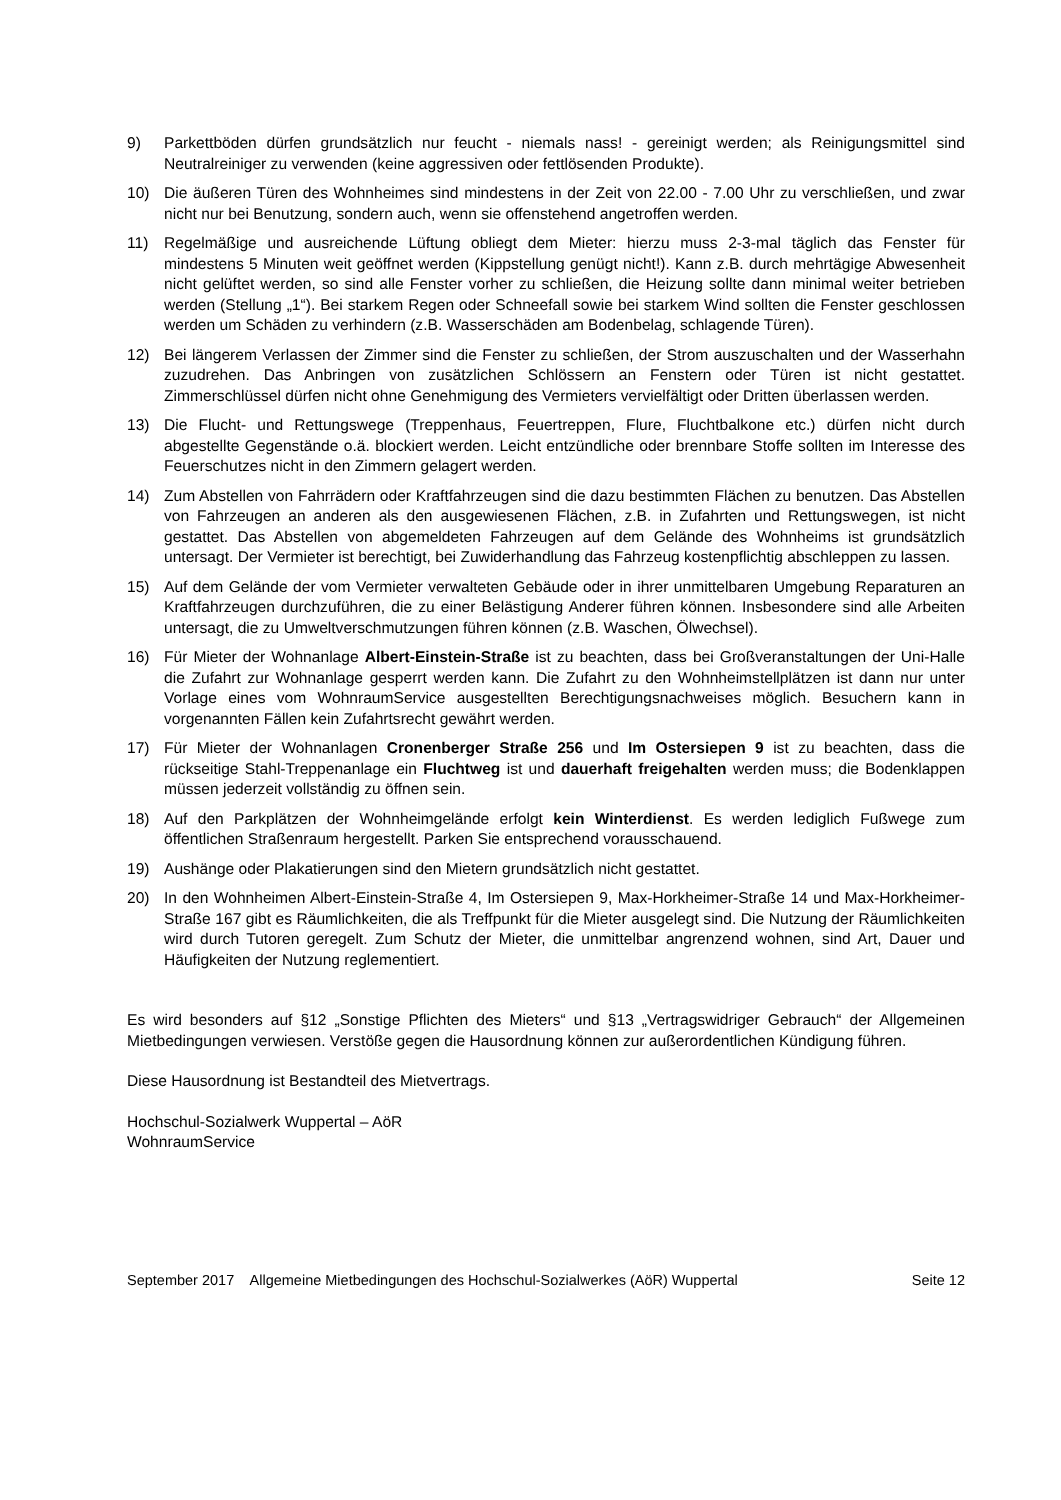9) Parkettböden dürfen grundsätzlich nur feucht - niemals nass! - gereinigt werden; als Reinigungsmittel sind Neutralreiniger zu verwenden (keine aggressiven oder fettlösenden Produkte).
10) Die äußeren Türen des Wohnheimes sind mindestens in der Zeit von 22.00 - 7.00 Uhr zu verschließen, und zwar nicht nur bei Benutzung, sondern auch, wenn sie offenstehend angetroffen werden.
11) Regelmäßige und ausreichende Lüftung obliegt dem Mieter: hierzu muss 2-3-mal täglich das Fenster für mindestens 5 Minuten weit geöffnet werden (Kippstellung genügt nicht!). Kann z.B. durch mehrtägige Abwesenheit nicht gelüftet werden, so sind alle Fenster vorher zu schließen, die Heizung sollte dann minimal weiter betrieben werden (Stellung „1“). Bei starkem Regen oder Schneefall sowie bei starkem Wind sollten die Fenster geschlossen werden um Schäden zu verhindern (z.B. Wasserschäden am Bodenbelag, schlagende Türen).
12) Bei längerem Verlassen der Zimmer sind die Fenster zu schließen, der Strom auszuschalten und der Wasserhahn zuzudrehen. Das Anbringen von zusätzlichen Schlössern an Fenstern oder Türen ist nicht gestattet. Zimmerschlüssel dürfen nicht ohne Genehmigung des Vermieters vervielfältigt oder Dritten überlassen werden.
13) Die Flucht- und Rettungswege (Treppenhaus, Feuertreppen, Flure, Fluchtbalkone etc.) dürfen nicht durch abgestellte Gegenstände o.ä. blockiert werden. Leicht entzündliche oder brennbare Stoffe sollten im Interesse des Feuerschutzes nicht in den Zimmern gelagert werden.
14) Zum Abstellen von Fahrrädern oder Kraftfahrzeugen sind die dazu bestimmten Flächen zu benutzen. Das Abstellen von Fahrzeugen an anderen als den ausgewiesenen Flächen, z.B. in Zufahrten und Rettungswegen, ist nicht gestattet. Das Abstellen von abgemeldeten Fahrzeugen auf dem Gelände des Wohnheims ist grundsätzlich untersagt. Der Vermieter ist berechtigt, bei Zuwiderhandlung das Fahrzeug kostenpflichtig abschleppen zu lassen.
15) Auf dem Gelände der vom Vermieter verwalteten Gebäude oder in ihrer unmittelbaren Umgebung Reparaturen an Kraftfahrzeugen durchzuführen, die zu einer Belästigung Anderer führen können. Insbesondere sind alle Arbeiten untersagt, die zu Umweltverschmutzungen führen können (z.B. Waschen, Ölwechsel).
16) Für Mieter der Wohnanlage Albert-Einstein-Straße ist zu beachten, dass bei Großveranstaltungen der Uni-Halle die Zufahrt zur Wohnanlage gesperrt werden kann. Die Zufahrt zu den Wohnheimstellplätzen ist dann nur unter Vorlage eines vom WohnraumService ausgestellten Berechtigungsnachweises möglich. Besuchern kann in vorgenannten Fällen kein Zufahrtsrecht gewährt werden.
17) Für Mieter der Wohnanlagen Cronenberger Straße 256 und Im Ostersiepen 9 ist zu beachten, dass die rückseitige Stahl-Treppenanlage ein Fluchtweg ist und dauerhaft freigehalten werden muss; die Bodenklappen müssen jederzeit vollständig zu öffnen sein.
18) Auf den Parkplätzen der Wohnheimgelände erfolgt kein Winterdienst. Es werden lediglich Fußwege zum öffentlichen Straßenraum hergestellt. Parken Sie entsprechend vorausschauend.
19) Aushänge oder Plakatierungen sind den Mietern grundsätzlich nicht gestattet.
20) In den Wohnheimen Albert-Einstein-Straße 4, Im Ostersiepen 9, Max-Horkheimer-Straße 14 und Max-Horkheimer-Straße 167 gibt es Räumlichkeiten, die als Treffpunkt für die Mieter ausgelegt sind. Die Nutzung der Räumlichkeiten wird durch Tutoren geregelt. Zum Schutz der Mieter, die unmittelbar angrenzend wohnen, sind Art, Dauer und Häufigkeiten der Nutzung reglementiert.
Es wird besonders auf §12 „Sonstige Pflichten des Mieters“ und §13 „Vertragswidriger Gebrauch“ der Allgemeinen Mietbedingungen verwiesen. Verstöße gegen die Hausordnung können zur außerordentlichen Kündigung führen.
Diese Hausordnung ist Bestandteil des Mietvertrags.
Hochschul-Sozialwerk Wuppertal – AöR
WohnraumService
September 2017 Allgemeine Mietbedingungen des Hochschul-Sozialwerkes (AöR) Wuppertal Seite 12